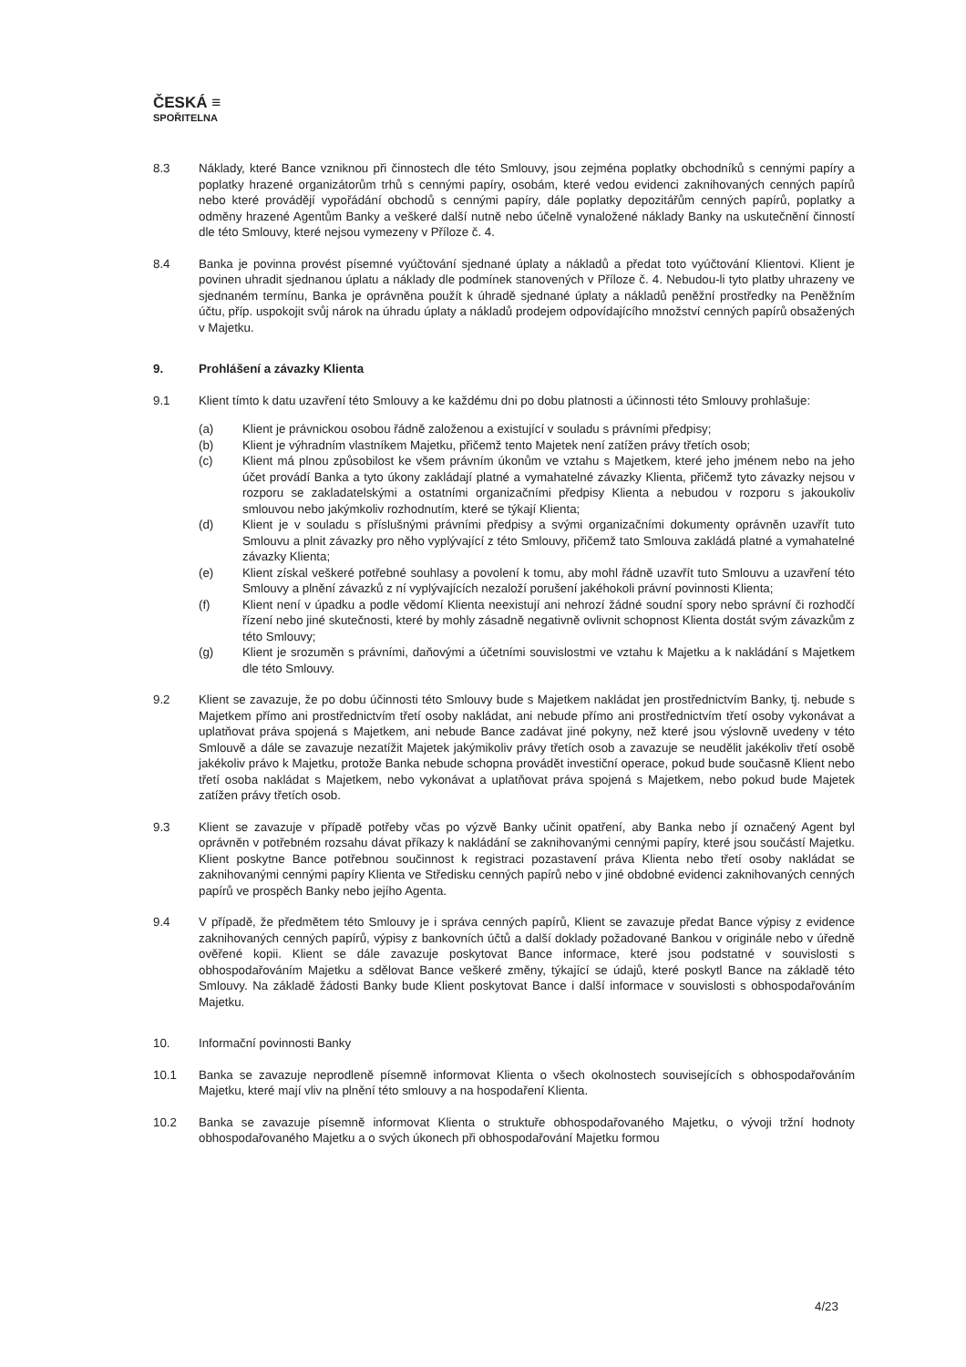ČESKÁ ≡
SPOŘITELNA
8.3 Náklady, které Bance vzniknou při činnostech dle této Smlouvy, jsou zejména poplatky obchodníků s cennými papíry a poplatky hrazené organizátorům trhů s cennými papíry, osobám, které vedou evidenci zaknihovaných cenných papírů nebo které provádějí vypořádání obchodů s cennými papíry, dále poplatky depozitářům cenných papírů, poplatky a odměny hrazené Agentům Banky a veškeré další nutně nebo účelně vynaložené náklady Banky na uskutečnění činností dle této Smlouvy, které nejsou vymezeny v Příloze č. 4.
8.4 Banka je povinna provést písemné vyúčtování sjednané úplaty a nákladů a předat toto vyúčtování Klientovi. Klient je povinen uhradit sjednanou úplatu a náklady dle podmínek stanovených v Příloze č. 4. Nebudou-li tyto platby uhrazeny ve sjednaném termínu, Banka je oprávněna použít k úhradě sjednané úplaty a nákladů peněžní prostředky na Peněžním účtu, příp. uspokojit svůj nárok na úhradu úplaty a nákladů prodejem odpovídajícího množství cenných papírů obsažených v Majetku.
9. Prohlášení a závazky Klienta
9.1 Klient tímto k datu uzavření této Smlouvy a ke každému dni po dobu platnosti a účinnosti této Smlouvy prohlašuje:
(a) Klient je právnickou osobou řádně založenou a existující v souladu s právními předpisy;
(b) Klient je výhradním vlastníkem Majetku, přičemž tento Majetek není zatížen právy třetích osob;
(c) Klient má plnou způsobilost ke všem právním úkonům ve vztahu s Majetkem, které jeho jménem nebo na jeho účet provádí Banka a tyto úkony zakládají platné a vymahatelné závazky Klienta, přičemž tyto závazky nejsou v rozporu se zakladatelskými a ostatními organizačními předpisy Klienta a nebudou v rozporu s jakoukoliv smlouvou nebo jakýmkoliv rozhodnutím, které se týkají Klienta;
(d) Klient je v souladu s příslušnými právními předpisy a svými organizačními dokumenty oprávněn uzavřít tuto Smlouvu a plnit závazky pro něho vyplývající z této Smlouvy, přičemž tato Smlouva zakládá platné a vymahatelné závazky Klienta;
(e) Klient získal veškeré potřebné souhlasy a povolení k tomu, aby mohl řádně uzavřít tuto Smlouvu a uzavření této Smlouvy a plnění závazků z ní vyplývajících nezaloží porušení jakéhokoli právní povinnosti Klienta;
(f) Klient není v úpadku a podle vědomí Klienta neexistují ani nehrozí žádné soudní spory nebo správní či rozhodčí řízení nebo jiné skutečnosti, které by mohly zásadně negativně ovlivnit schopnost Klienta dostát svým závazkům z této Smlouvy;
(g) Klient je srozuměn s právními, daňovými a účetními souvislostmi ve vztahu k Majetku a k nakládání s Majetkem dle této Smlouvy.
9.2 Klient se zavazuje, že po dobu účinnosti této Smlouvy bude s Majetkem nakládat jen prostřednictvím Banky, tj. nebude s Majetkem přímo ani prostřednictvím třetí osoby nakládat, ani nebude přímo ani prostřednictvím třetí osoby vykonávat a uplatňovat práva spojená s Majetkem, ani nebude Bance zadávat jiné pokyny, než které jsou výslovně uvedeny v této Smlouvě a dále se zavazuje nezatížit Majetek jakýmikoliv právy třetích osob a zavazuje se neudělit jakékoliv třetí osobě jakékoliv právo k Majetku, protože Banka nebude schopna provádět investiční operace, pokud bude současně Klient nebo třetí osoba nakládat s Majetkem, nebo vykonávat a uplatňovat práva spojená s Majetkem, nebo pokud bude Majetek zatížen právy třetích osob.
9.3 Klient se zavazuje v případě potřeby včas po výzvě Banky učinit opatření, aby Banka nebo jí označený Agent byl oprávněn v potřebném rozsahu dávat příkazy k nakládání se zaknihovanými cennými papíry, které jsou součástí Majetku. Klient poskytne Bance potřebnou součinnost k registraci pozastavení práva Klienta nebo třetí osoby nakládat se zaknihovanými cennými papíry Klienta ve Středisku cenných papírů nebo v jiné obdobné evidenci zaknihovaných cenných papírů ve prospěch Banky nebo jejího Agenta.
9.4 V případě, že předmětem této Smlouvy je i správa cenných papírů, Klient se zavazuje předat Bance výpisy z evidence zaknihovaných cenných papírů, výpisy z bankovních účtů a další doklady požadované Bankou v originále nebo v úředně ověřené kopii. Klient se dále zavazuje poskytovat Bance informace, které jsou podstatné v souvislosti s obhospodařováním Majetku a sdělovat Bance veškeré změny, týkající se údajů, které poskytl Bance na základě této Smlouvy. Na základě žádosti Banky bude Klient poskytovat Bance i další informace v souvislosti s obhospodařováním Majetku.
10. Informační povinnosti Banky
10.1 Banka se zavazuje neprodleně písemně informovat Klienta o všech okolnostech souvisejících s obhospodařováním Majetku, které mají vliv na plnění této smlouvy a na hospodaření Klienta.
10.2 Banka se zavazuje písemně informovat Klienta o struktuře obhospodařovaného Majetku, o vývoji tržní hodnoty obhospodařovaného Majetku a o svých úkonech při obhospodařování Majetku formou
4/23